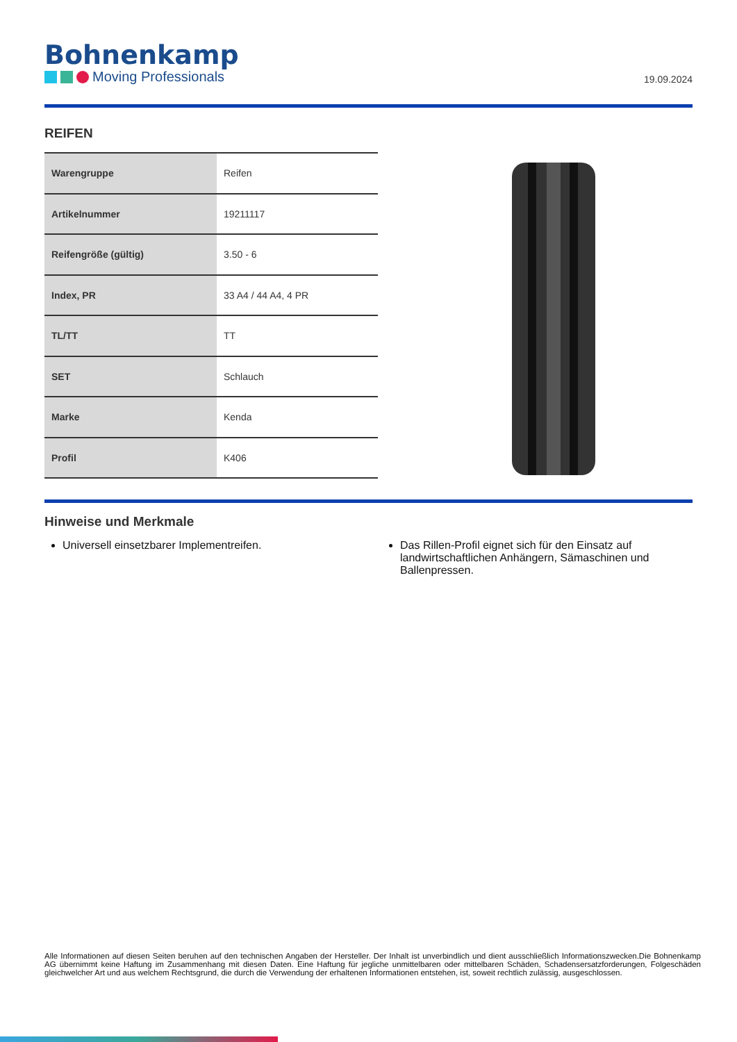Bohnenkamp
Moving Professionals
19.09.2024
REIFEN
| Warengruppe | Reifen |
| Artikelnummer | 19211117 |
| Reifengröße (gültig) | 3.50 - 6 |
| Index, PR | 33 A4 / 44 A4, 4 PR |
| TL/TT | TT |
| SET | Schlauch |
| Marke | Kenda |
| Profil | K406 |
Hinweise und Merkmale
Universell einsetzbarer Implementreifen. Das Rillen-Profil eignet sich für den Einsatz auf landwirtschaftlichen Anhängern, Sämaschinen und Ballenpressen.
Alle Informationen auf diesen Seiten beruhen auf den technischen Angaben der Hersteller. Der Inhalt ist unverbindlich und dient ausschließlich Informationszwecken.Die Bohnenkamp AG übernimmt keine Haftung im Zusammenhang mit diesen Daten. Eine Haftung für jegliche unmittelbaren oder mittelbaren Schäden, Schadensersatzforderungen, Folgeschäden gleichwelcher Art und aus welchem Rechtsgrund, die durch die Verwendung der erhaltenen Informationen entstehen, ist, soweit rechtlich zulässig, ausgeschlossen.